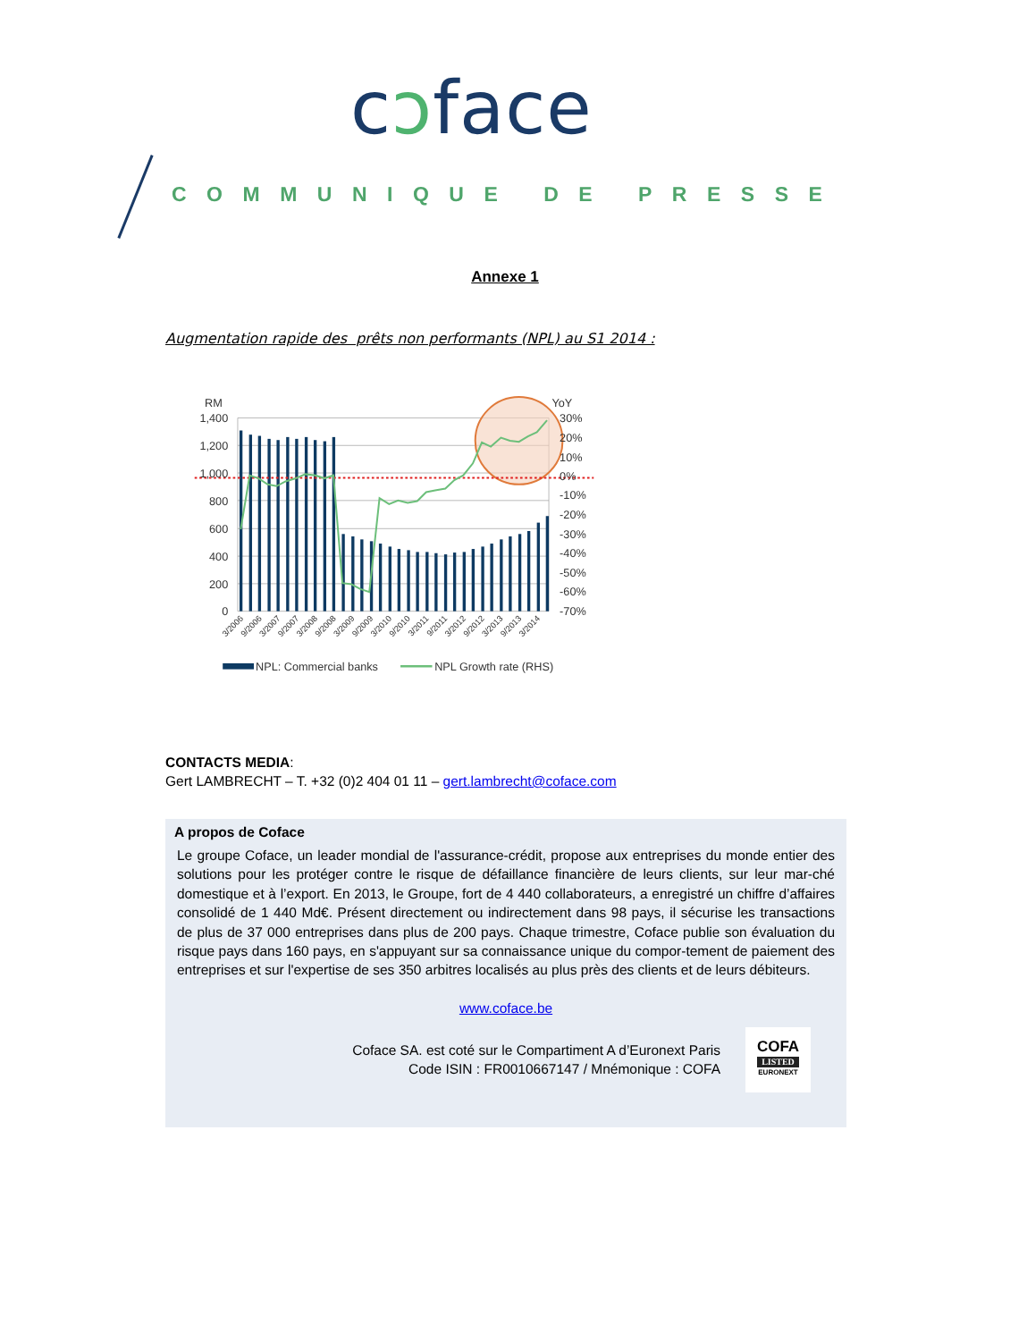cɔface
COMMUNIQUE DE PRESSE
Annexe 1
Augmentation rapide des prêts non performants (NPL) au S1 2014 :
RM
YoY
1,400
1,200
1,000
800
600
400
200
0
30%
20%
10%
0%
-10%
-20%
-30%
-40%
-50%
-60%
-70%
3/2006
9/2006
3/2007
9/2007
3/2008
9/2008
3/2009
9/2009
3/2010
9/2010
3/2011
9/2011
3/2012
9/2012
3/2013
9/2013
3/2014
NPL: Commercial banks
NPL Growth rate (RHS)
CONTACTS MEDIA:
Gert LAMBRECHT – T. +32 (0)2 404 01 11 – gert.lambrecht@coface.com
A propos de Coface
Le groupe Coface, un leader mondial de l'assurance-crédit, propose aux entreprises du monde entier des solutions pour les protéger contre le risque de défaillance financière de leurs clients, sur leur mar-ché domestique et à l’export. En 2013, le Groupe, fort de 4 440 collaborateurs, a enregistré un chiffre d’affaires consolidé de 1 440 Md€. Présent directement ou indirectement dans 98 pays, il sécurise les transactions de plus de 37 000 entreprises dans plus de 200 pays. Chaque trimestre, Coface publie son évaluation du risque pays dans 160 pays, en s'appuyant sur sa connaissance unique du compor-tement de paiement des entreprises et sur l'expertise de ses 350 arbitres localisés au plus près des clients et de leurs débiteurs.
www.coface.be
Coface SA. est coté sur le Compartiment A d’Euronext Paris
Code ISIN : FR0010667147 / Mnémonique : COFA
COFA
LISTED
EURONEXT